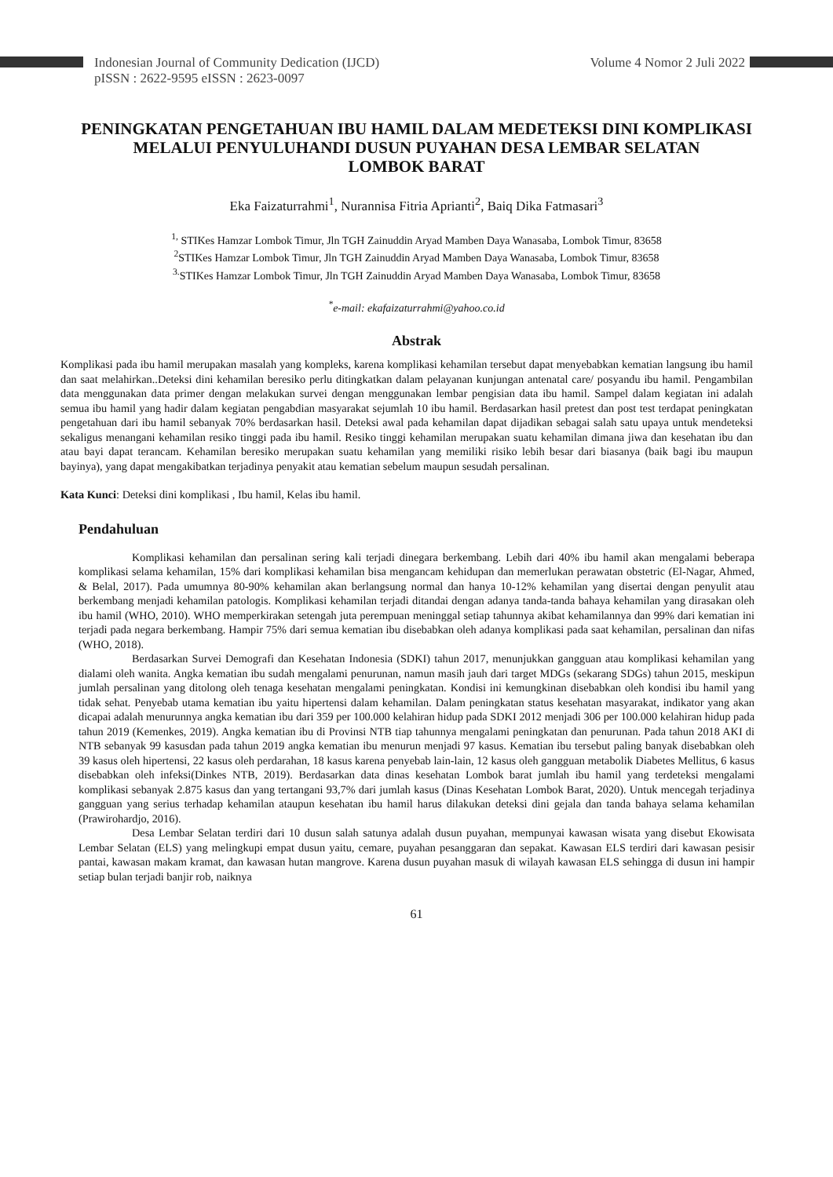Indonesian Journal of Community Dedication (IJCD)
pISSN : 2622-9595 eISSN : 2623-0097
Volume 4 Nomor 2 Juli 2022
PENINGKATAN PENGETAHUAN IBU HAMIL DALAM MEDETEKSI DINI KOMPLIKASI MELALUI PENYULUHANDI DUSUN PUYAHAN DESA LEMBAR SELATAN
LOMBOK BARAT
Eka Faizaturrahmi<sup>1</sup>, Nurannisa Fitria Aprianti<sup>2</sup>, Baiq Dika Fatmasari<sup>3</sup>
<sup>1,</sup> STIKes Hamzar Lombok Timur, Jln TGH Zainuddin Aryad Mamben Daya Wanasaba, Lombok Timur, 83658
<sup>2</sup> STIKes Hamzar Lombok Timur, Jln TGH Zainuddin Aryad Mamben Daya Wanasaba, Lombok Timur, 83658
<sup>3.</sup> STIKes Hamzar Lombok Timur, Jln TGH Zainuddin Aryad Mamben Daya Wanasaba, Lombok Timur, 83658
<sup>*</sup> e-mail: ekafaizaturrahmi@yahoo.co.id
Abstrak
Komplikasi pada ibu hamil merupakan masalah yang kompleks, karena komplikasi kehamilan tersebut dapat menyebabkan kematian langsung ibu hamil dan saat melahirkan..Deteksi dini kehamilan beresiko perlu ditingkatkan dalam pelayanan kunjungan antenatal care/ posyandu ibu hamil. Pengambilan data menggunakan data primer dengan melakukan survei dengan menggunakan lembar pengisian data ibu hamil. Sampel dalam kegiatan ini adalah semua ibu hamil yang hadir dalam kegiatan pengabdian masyarakat sejumlah 10 ibu hamil. Berdasarkan hasil pretest dan post test terdapat peningkatan pengetahuan dari ibu hamil sebanyak 70% berdasarkan hasil. Deteksi awal pada kehamilan dapat dijadikan sebagai salah satu upaya untuk mendeteksi sekaligus menangani kehamilan resiko tinggi pada ibu hamil. Resiko tinggi kehamilan merupakan suatu kehamilan dimana jiwa dan kesehatan ibu dan atau bayi dapat terancam. Kehamilan beresiko merupakan suatu kehamilan yang memiliki risiko lebih besar dari biasanya (baik bagi ibu maupun bayinya), yang dapat mengakibatkan terjadinya penyakit atau kematian sebelum maupun sesudah persalinan.
Kata Kunci: Deteksi dini komplikasi , Ibu hamil, Kelas ibu hamil.
Pendahuluan
Komplikasi kehamilan dan persalinan sering kali terjadi dinegara berkembang. Lebih dari 40% ibu hamil akan mengalami beberapa komplikasi selama kehamilan, 15% dari komplikasi kehamilan bisa mengancam kehidupan dan memerlukan perawatan obstetric (El-Nagar, Ahmed, & Belal, 2017). Pada umumnya 80-90% kehamilan akan berlangsung normal dan hanya 10-12% kehamilan yang disertai dengan penyulit atau berkembang menjadi kehamilan patologis. Komplikasi kehamilan terjadi ditandai dengan adanya tanda-tanda bahaya kehamilan yang dirasakan oleh ibu hamil (WHO, 2010). WHO memperkirakan setengah juta perempuan meninggal setiap tahunnya akibat kehamilannya dan 99% dari kematian ini terjadi pada negara berkembang. Hampir 75% dari semua kematian ibu disebabkan oleh adanya komplikasi pada saat kehamilan, persalinan dan nifas (WHO, 2018).
Berdasarkan Survei Demografi dan Kesehatan Indonesia (SDKI) tahun 2017, menunjukkan gangguan atau komplikasi kehamilan yang dialami oleh wanita. Angka kematian ibu sudah mengalami penurunan, namun masih jauh dari target MDGs (sekarang SDGs) tahun 2015, meskipun jumlah persalinan yang ditolong oleh tenaga kesehatan mengalami peningkatan. Kondisi ini kemungkinan disebabkan oleh kondisi ibu hamil yang tidak sehat. Penyebab utama kematian ibu yaitu hipertensi dalam kehamilan. Dalam peningkatan status kesehatan masyarakat, indikator yang akan dicapai adalah menurunnya angka kematian ibu dari 359 per 100.000 kelahiran hidup pada SDKI 2012 menjadi 306 per 100.000 kelahiran hidup pada tahun 2019 (Kemenkes, 2019). Angka kematian ibu di Provinsi NTB tiap tahunnya mengalami peningkatan dan penurunan. Pada tahun 2018 AKI di NTB sebanyak 99 kasusdan pada tahun 2019 angka kematian ibu menurun menjadi 97 kasus. Kematian ibu tersebut paling banyak disebabkan oleh 39 kasus oleh hipertensi, 22 kasus oleh perdarahan, 18 kasus karena penyebab lain-lain, 12 kasus oleh gangguan metabolik Diabetes Mellitus, 6 kasus disebabkan oleh infeksi(Dinkes NTB, 2019). Berdasarkan data dinas kesehatan Lombok barat jumlah ibu hamil yang terdeteksi mengalami komplikasi sebanyak 2.875 kasus dan yang tertangani 93,7% dari jumlah kasus (Dinas Kesehatan Lombok Barat, 2020). Untuk mencegah terjadinya gangguan yang serius terhadap kehamilan ataupun kesehatan ibu hamil harus dilakukan deteksi dini gejala dan tanda bahaya selama kehamilan (Prawirohardjo, 2016).
Desa Lembar Selatan terdiri dari 10 dusun salah satunya adalah dusun puyahan, mempunyai kawasan wisata yang disebut Ekowisata Lembar Selatan (ELS) yang melingkupi empat dusun yaitu, cemare, puyahan pesanggaran dan sepakat. Kawasan ELS terdiri dari kawasan pesisir pantai, kawasan makam kramat, dan kawasan hutan mangrove. Karena dusun puyahan masuk di wilayah kawasan ELS sehingga di dusun ini hampir setiap bulan terjadi banjir rob, naiknya
61